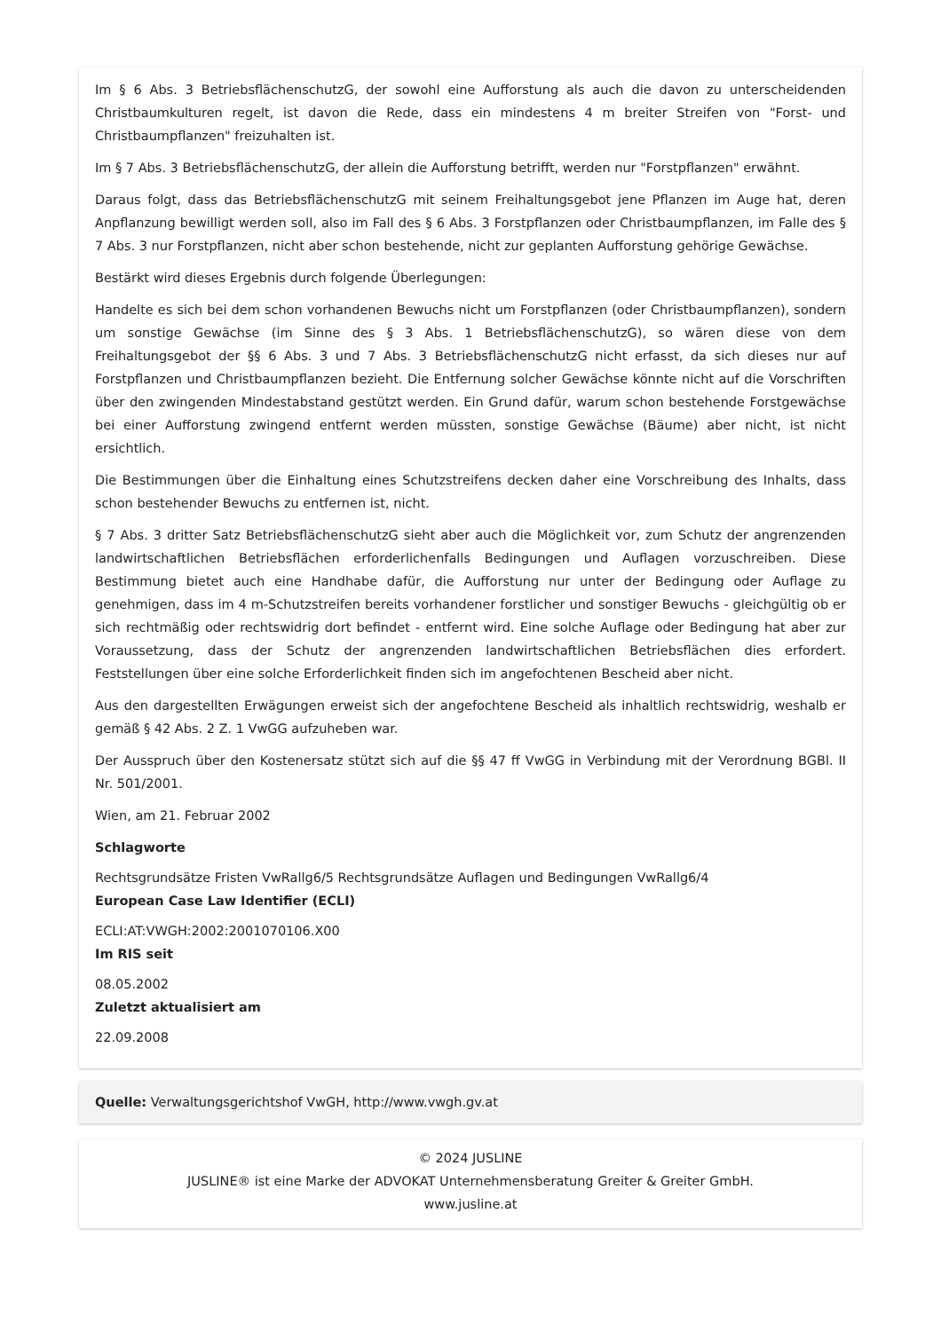Im § 6 Abs. 3 BetriebsflächenschutzG, der sowohl eine Aufforstung als auch die davon zu unterscheidenden Christbaumkulturen regelt, ist davon die Rede, dass ein mindestens 4 m breiter Streifen von "Forst- und Christbaumpflanzen" freizuhalten ist.
Im § 7 Abs. 3 BetriebsflächenschutzG, der allein die Aufforstung betrifft, werden nur "Forstpflanzen" erwähnt.
Daraus folgt, dass das BetriebsflächenschutzG mit seinem Freihaltungsgebot jene Pflanzen im Auge hat, deren Anpflanzung bewilligt werden soll, also im Fall des § 6 Abs. 3 Forstpflanzen oder Christbaumpflanzen, im Falle des § 7 Abs. 3 nur Forstpflanzen, nicht aber schon bestehende, nicht zur geplanten Aufforstung gehörige Gewächse.
Bestärkt wird dieses Ergebnis durch folgende Überlegungen:
Handelte es sich bei dem schon vorhandenen Bewuchs nicht um Forstpflanzen (oder Christbaumpflanzen), sondern um sonstige Gewächse (im Sinne des § 3 Abs. 1 BetriebsflächenschutzG), so wären diese von dem Freihaltungsgebot der §§ 6 Abs. 3 und 7 Abs. 3 BetriebsflächenschutzG nicht erfasst, da sich dieses nur auf Forstpflanzen und Christbaumpflanzen bezieht. Die Entfernung solcher Gewächse könnte nicht auf die Vorschriften über den zwingenden Mindestabstand gestützt werden. Ein Grund dafür, warum schon bestehende Forstgewächse bei einer Aufforstung zwingend entfernt werden müssten, sonstige Gewächse (Bäume) aber nicht, ist nicht ersichtlich.
Die Bestimmungen über die Einhaltung eines Schutzstreifens decken daher eine Vorschreibung des Inhalts, dass schon bestehender Bewuchs zu entfernen ist, nicht.
§ 7 Abs. 3 dritter Satz BetriebsflächenschutzG sieht aber auch die Möglichkeit vor, zum Schutz der angrenzenden landwirtschaftlichen Betriebsflächen erforderlichenfalls Bedingungen und Auflagen vorzuschreiben. Diese Bestimmung bietet auch eine Handhabe dafür, die Aufforstung nur unter der Bedingung oder Auflage zu genehmigen, dass im 4 m-Schutzstreifen bereits vorhandener forstlicher und sonstiger Bewuchs - gleichgültig ob er sich rechtmäßig oder rechtswidrig dort befindet - entfernt wird. Eine solche Auflage oder Bedingung hat aber zur Voraussetzung, dass der Schutz der angrenzenden landwirtschaftlichen Betriebsflächen dies erfordert. Feststellungen über eine solche Erforderlichkeit finden sich im angefochtenen Bescheid aber nicht.
Aus den dargestellten Erwägungen erweist sich der angefochtene Bescheid als inhaltlich rechtswidrig, weshalb er gemäß § 42 Abs. 2 Z. 1 VwGG aufzuheben war.
Der Ausspruch über den Kostenersatz stützt sich auf die §§ 47 ff VwGG in Verbindung mit der Verordnung BGBl. II Nr. 501/2001.
Wien, am 21. Februar 2002
Schlagworte
Rechtsgrundsätze Fristen VwRallg6/5 Rechtsgrundsätze Auflagen und Bedingungen VwRallg6/4
European Case Law Identifier (ECLI)
ECLI:AT:VWGH:2002:2001070106.X00
Im RIS seit
08.05.2002
Zuletzt aktualisiert am
22.09.2008
Quelle: Verwaltungsgerichtshof VwGH, http://www.vwgh.gv.at
© 2024 JUSLINE
JUSLINE® ist eine Marke der ADVOKAT Unternehmensberatung Greiter & Greiter GmbH.
www.jusline.at